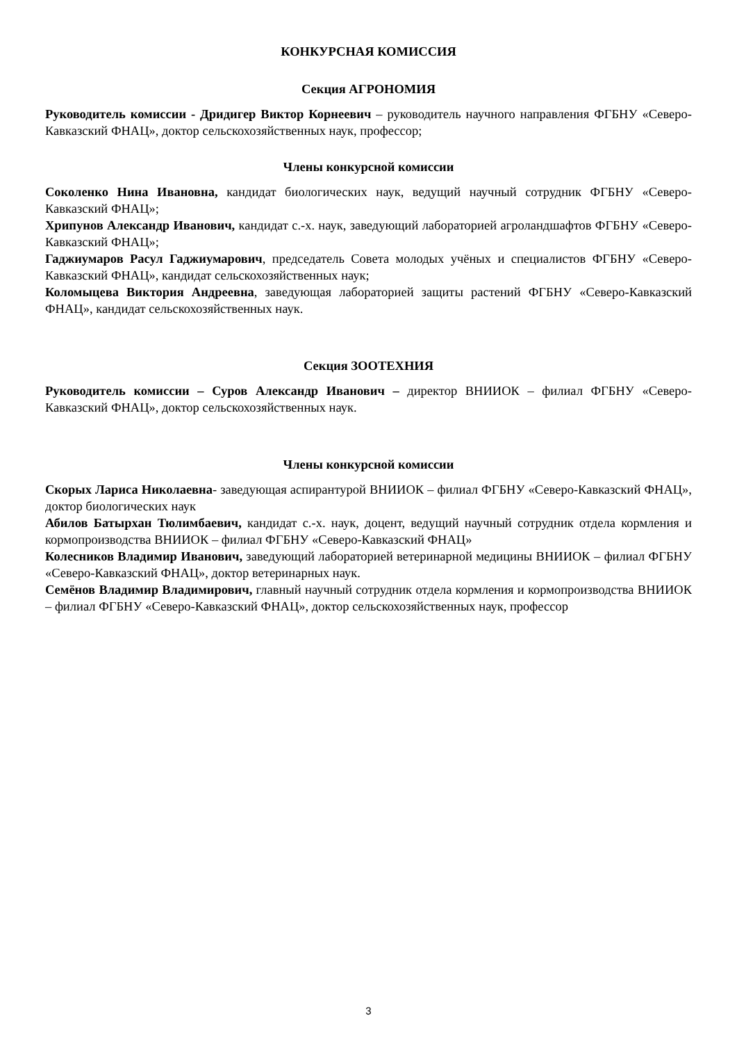КОНКУРСНАЯ КОМИССИЯ
Секция АГРОНОМИЯ
Руководитель комиссии - Дридигер Виктор Корнеевич – руководитель научного направления ФГБНУ «Северо-Кавказский ФНАЦ», доктор сельскохозяйственных наук, профессор;
Члены конкурсной комиссии
Соколенко Нина Ивановна, кандидат биологических наук, ведущий научный сотрудник ФГБНУ «Северо-Кавказский ФНАЦ»;
Хрипунов Александр Иванович, кандидат с.-х. наук, заведующий лабораторией агроландшафтов ФГБНУ «Северо-Кавказский ФНАЦ»;
Гаджиумаров Расул Гаджиумарович, председатель Совета молодых учёных и специалистов ФГБНУ «Северо-Кавказский ФНАЦ», кандидат сельскохозяйственных наук;
Коломыцева Виктория Андреевна, заведующая лабораторией защиты растений ФГБНУ «Северо-Кавказский ФНАЦ», кандидат сельскохозяйственных наук.
Секция ЗООТЕХНИЯ
Руководитель комиссии – Суров Александр Иванович – директор ВНИИОК – филиал ФГБНУ «Северо-Кавказский ФНАЦ», доктор сельскохозяйственных наук.
Члены конкурсной комиссии
Скорых Лариса Николаевна- заведующая аспирантурой ВНИИОК – филиал ФГБНУ «Северо-Кавказский ФНАЦ», доктор биологических наук
Абилов Батырхан Тюлимбаевич, кандидат с.-х. наук, доцент, ведущий научный сотрудник отдела кормления и кормопроизводства ВНИИОК – филиал ФГБНУ «Северо-Кавказский ФНАЦ»
Колесников Владимир Иванович, заведующий лабораторией ветеринарной медицины ВНИИОК – филиал ФГБНУ «Северо-Кавказский ФНАЦ», доктор ветеринарных наук.
Семёнов Владимир Владимирович, главный научный сотрудник отдела кормления и кормопроизводства ВНИИОК – филиал ФГБНУ «Северо-Кавказский ФНАЦ», доктор сельскохозяйственных наук, профессор
3